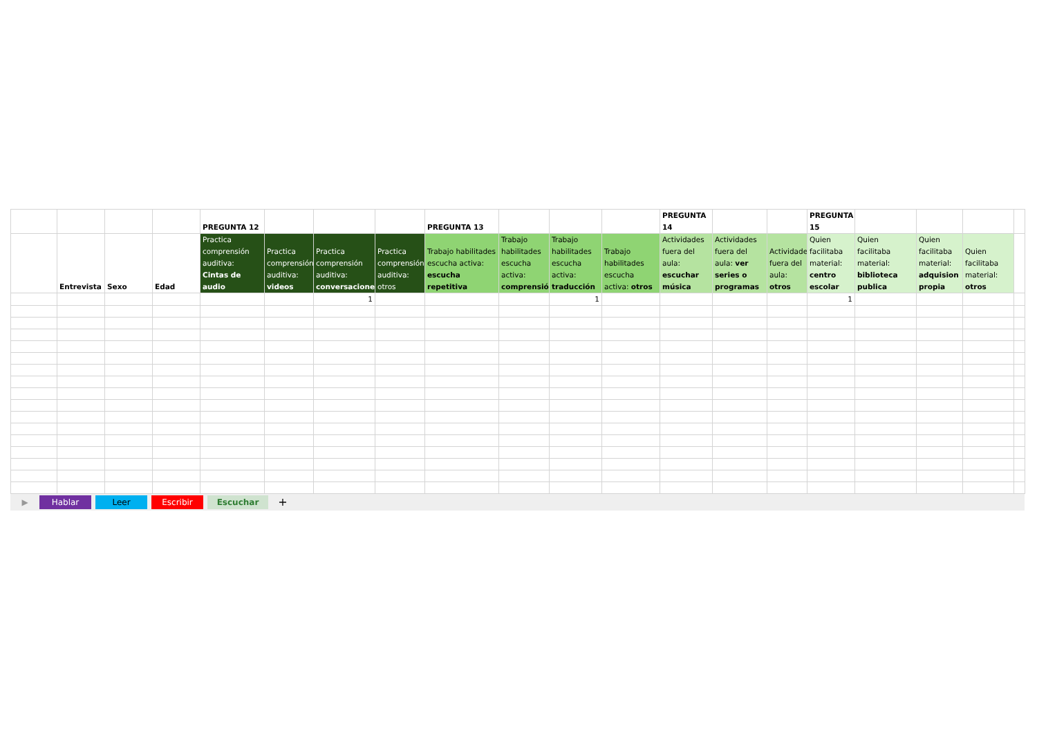| | | | | PREGUNTA 12 | | | | PREGUNTA 13 | | | | PREGUNTA 14 | | | PREGUNTA 15 | | | | |
| | Entrevista | Sexo | Edad | Practica comprensión auditiva: Cintas de audio | Practica comprensión auditiva: videos | Practica comprensión auditiva: conversaciones | Practica comprensión auditiva: otros | Trabajo habilitades escucha activa: escucha repetitiva | Trabajo habilitades escucha activa: comprensió | Trabajo habilitades escucha activa: traducción | Trabajo habilitades escucha activa: otros | Actividades fuera del aula: escuchar música | Actividades fuera del aula: ver series o programas | Actividades fuera del aula: otros | Quien facilitaba material: centro escolar | Quien facilitaba material: biblioteca publica | Quien facilitaba material: adquision propia | Quien facilitaba material: otros | |
| | | | | | | 1 | | | | 1 | | | | | 1 | | | | |
▶ Hablar Leer Escribir Escuchar +